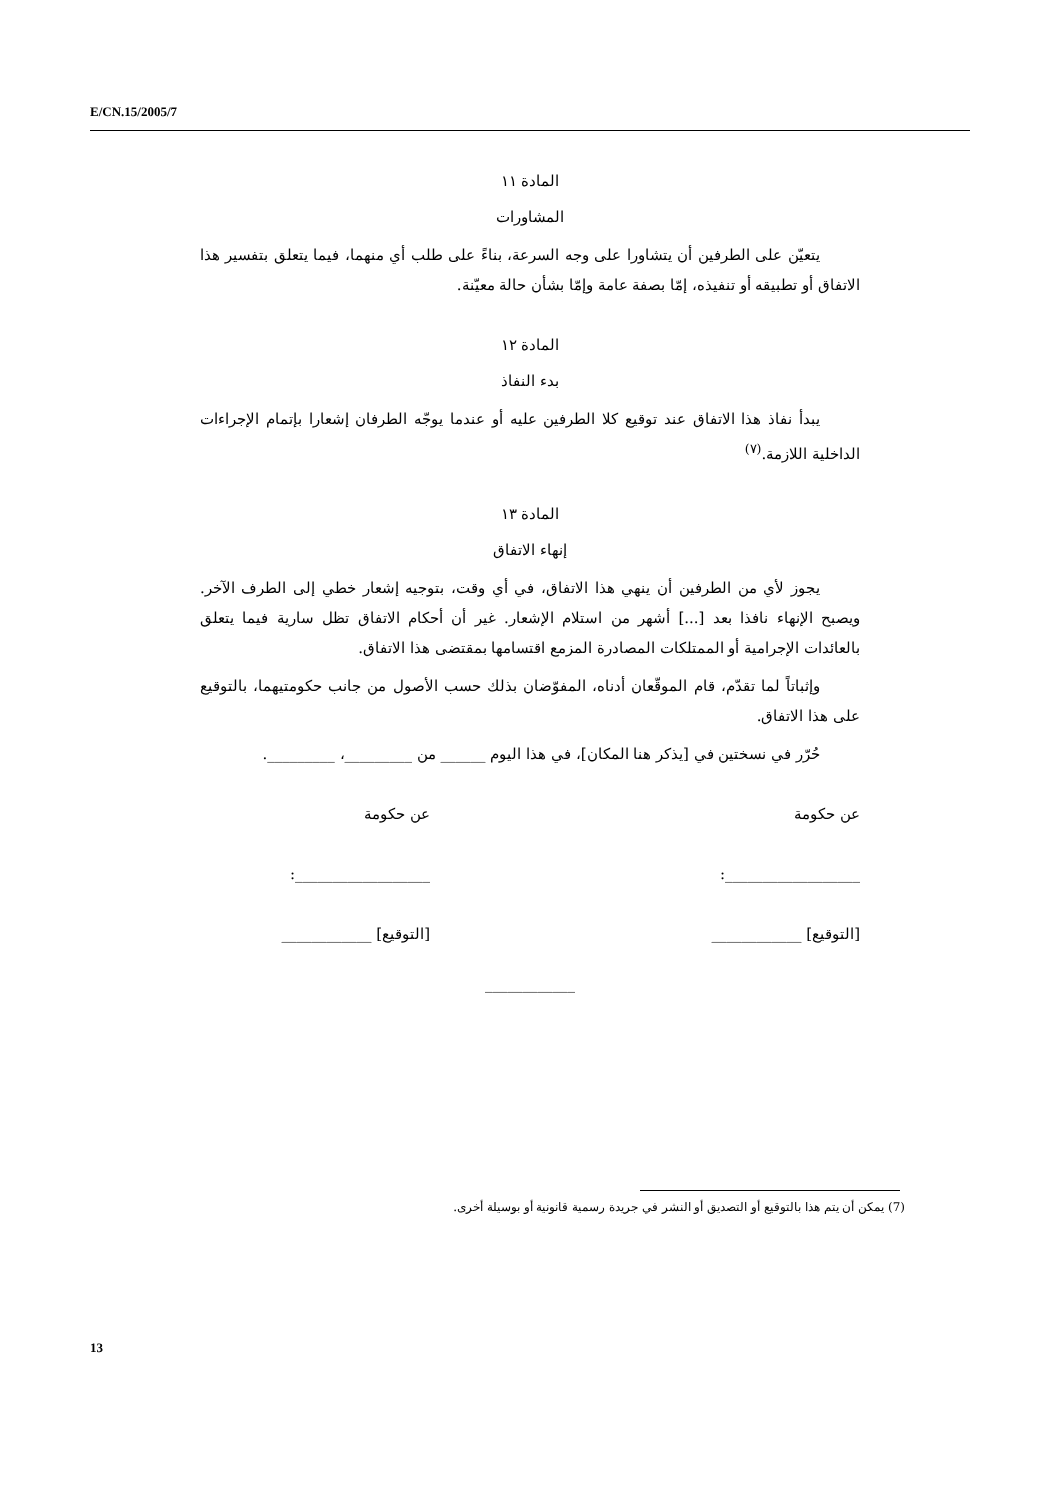E/CN.15/2005/7
المادة ١١
المشاورات
يتعيّن على الطرفين أن يتشاورا على وجه السرعة، بناءً على طلب أي منهما، فيما يتعلق بتفسير هذا الاتفاق أو تطبيقه أو تنفيذه، إمّا بصفة عامة وإمّا بشأن حالة معيّنة.
المادة ١٢
بدء النفاذ
يبدأ نفاذ هذا الاتفاق عند توقيع كلا الطرفين عليه أو عندما يوجّه الطرفان إشعارا بإتمام الإجراءات الداخلية اللازمة.<sup>(٧)</sup>
المادة ١٣
إنهاء الاتفاق
يجوز لأي من الطرفين أن ينهي هذا الاتفاق، في أي وقت، بتوجيه إشعار خطي إلى الطرف الآخر. ويصبح الإنهاء نافذا بعد [...] أشهر من استلام الإشعار. غير أن أحكام الاتفاق تظل سارية فيما يتعلق بالعائدات الإجرامية أو الممتلكات المصادرة المزمع اقتسامها بمقتضى هذا الاتفاق.
وإثباتاً لما تقدّم، قام الموقّعان أدناه، المفوّضان بذلك حسب الأصول من جانب حكومتيهما، بالتوقيع على هذا الاتفاق.
حُرّر في نسختين في [يذكر هنا المكان]، في هذا اليوم ______ من _________، _________.
عن حكومة
__________________:
[التوقيع] ____________
عن حكومة
__________________:
[التوقيع] ____________
____________
(7) يمكن أن يتم هذا بالتوقيع أو التصديق أو النشر في جريدة رسمية قانونية أو بوسيلة أخرى.
13